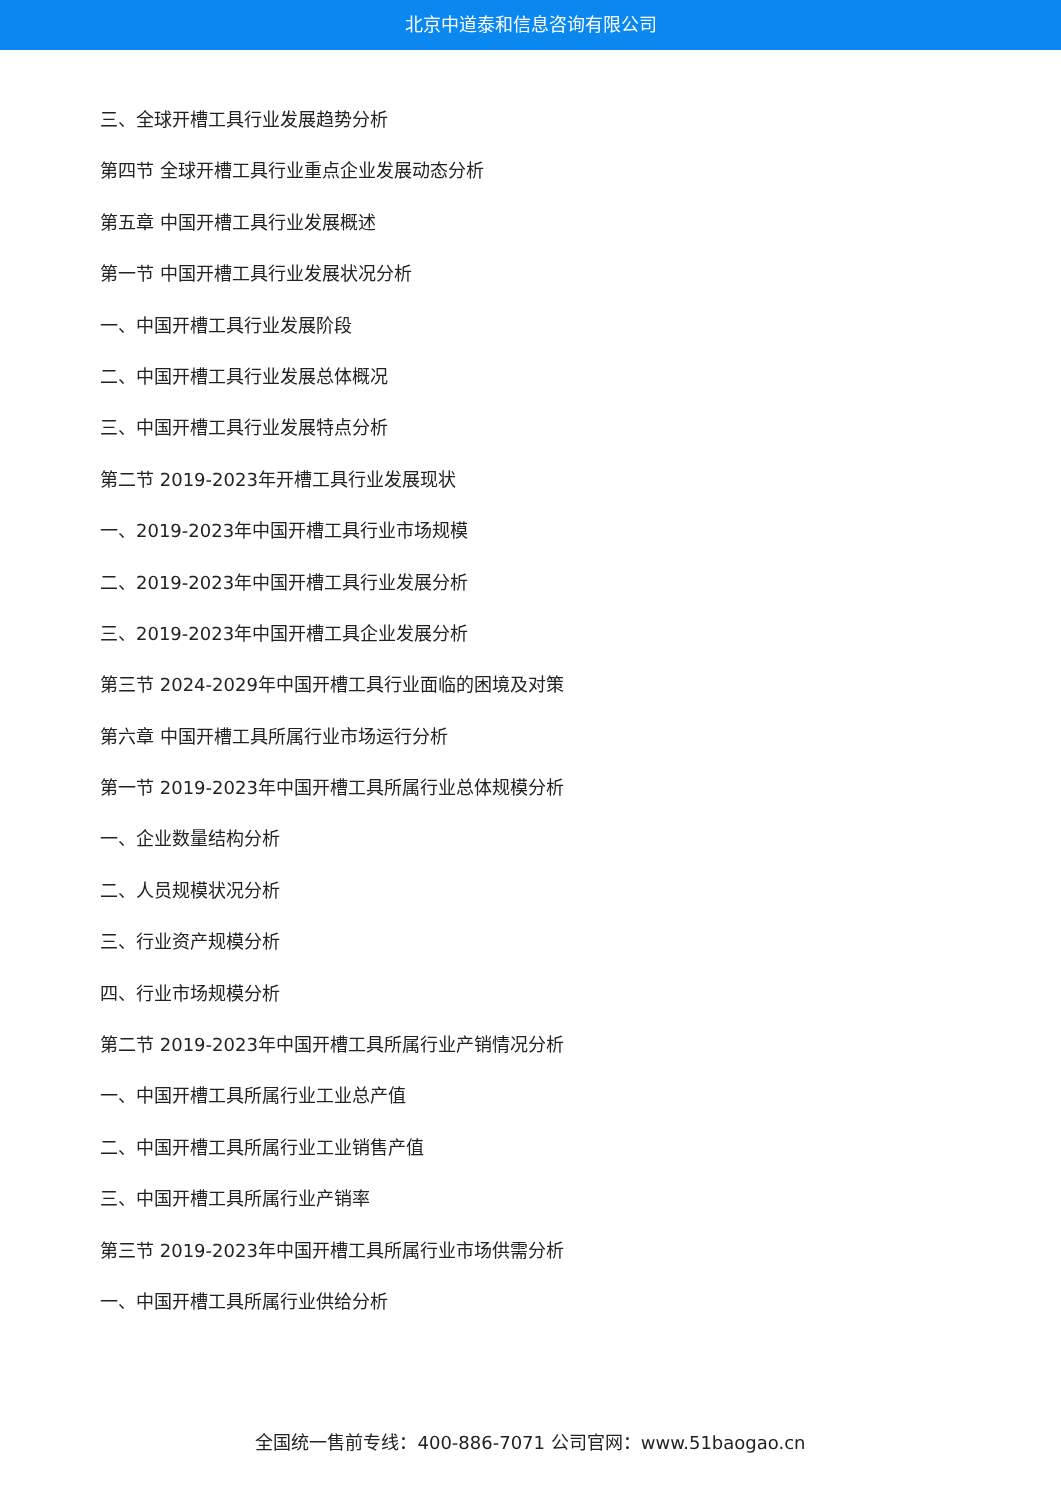北京中道泰和信息咨询有限公司
三、全球开槽工具行业发展趋势分析
第四节 全球开槽工具行业重点企业发展动态分析
第五章 中国开槽工具行业发展概述
第一节 中国开槽工具行业发展状况分析
一、中国开槽工具行业发展阶段
二、中国开槽工具行业发展总体概况
三、中国开槽工具行业发展特点分析
第二节 2019-2023年开槽工具行业发展现状
一、2019-2023年中国开槽工具行业市场规模
二、2019-2023年中国开槽工具行业发展分析
三、2019-2023年中国开槽工具企业发展分析
第三节 2024-2029年中国开槽工具行业面临的困境及对策
第六章 中国开槽工具所属行业市场运行分析
第一节 2019-2023年中国开槽工具所属行业总体规模分析
一、企业数量结构分析
二、人员规模状况分析
三、行业资产规模分析
四、行业市场规模分析
第二节 2019-2023年中国开槽工具所属行业产销情况分析
一、中国开槽工具所属行业工业总产值
二、中国开槽工具所属行业工业销售产值
三、中国开槽工具所属行业产销率
第三节 2019-2023年中国开槽工具所属行业市场供需分析
一、中国开槽工具所属行业供给分析
全国统一售前专线：400-886-7071 公司官网：www.51baogao.cn